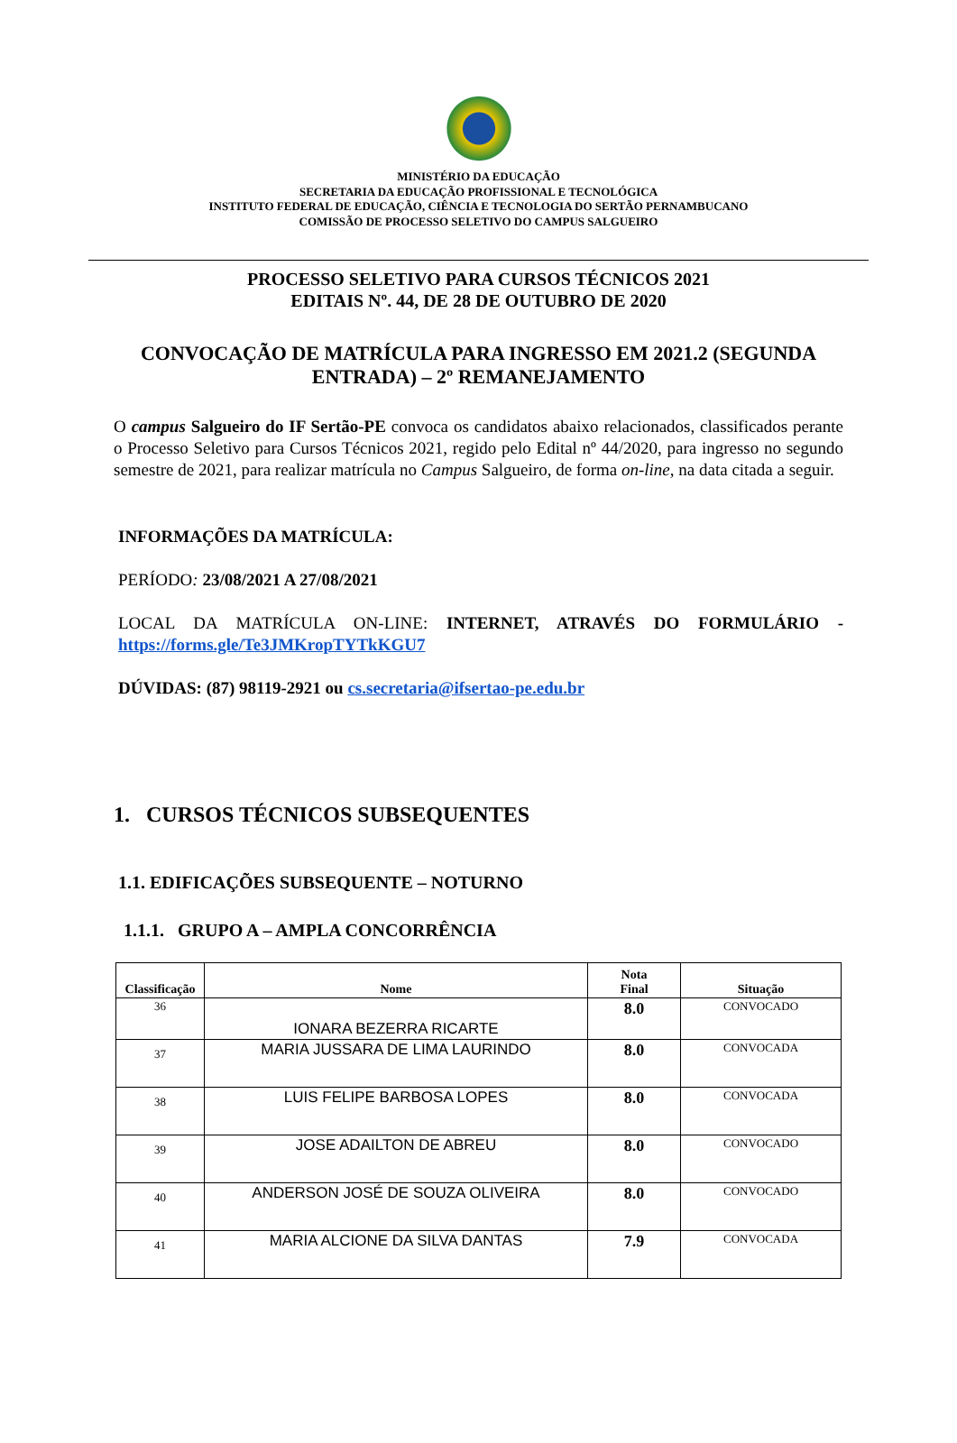MINISTÉRIO DA EDUCAÇÃO
SECRETARIA DA EDUCAÇÃO PROFISSIONAL E TECNOLÓGICA
INSTITUTO FEDERAL DE EDUCAÇÃO, CIÊNCIA E TECNOLOGIA DO SERTÃO PERNAMBUCANO
COMISSÃO DE PROCESSO SELETIVO DO CAMPUS SALGUEIRO
PROCESSO SELETIVO PARA CURSOS TÉCNICOS 2021
EDITAIS Nº. 44, DE 28 DE OUTUBRO DE 2020
CONVOCAÇÃO DE MATRÍCULA PARA INGRESSO EM 2021.2 (SEGUNDA ENTRADA) – 2º REMANEJAMENTO
O campus Salgueiro do IF Sertão-PE convoca os candidatos abaixo relacionados, classificados perante o Processo Seletivo para Cursos Técnicos 2021, regido pelo Edital nº 44/2020, para ingresso no segundo semestre de 2021, para realizar matrícula no Campus Salgueiro, de forma on-line, na data citada a seguir.
INFORMAÇÕES DA MATRÍCULA:
PERÍODO: 23/08/2021 A 27/08/2021
LOCAL DA MATRÍCULA ON-LINE: INTERNET, ATRAVÉS DO FORMULÁRIO - https://forms.gle/Te3JMKropTYTkKGU7
DÚVIDAS: (87) 98119-2921 ou cs.secretaria@ifsertao-pe.edu.br
1. CURSOS TÉCNICOS SUBSEQUENTES
1.1. EDIFICAÇÕES SUBSEQUENTE – NOTURNO
1.1.1. GRUPO A – AMPLA CONCORRÊNCIA
| Classificação | Nome | Nota Final | Situação |
| --- | --- | --- | --- |
| 36 | IONARA BEZERRA RICARTE | 8.0 | CONVOCADO |
| 37 | MARIA JUSSARA DE LIMA LAURINDO | 8.0 | CONVOCADA |
| 38 | LUIS FELIPE BARBOSA LOPES | 8.0 | CONVOCADA |
| 39 | JOSE ADAILTON DE ABREU | 8.0 | CONVOCADO |
| 40 | ANDERSON JOSÉ DE SOUZA OLIVEIRA | 8.0 | CONVOCADO |
| 41 | MARIA ALCIONE DA SILVA DANTAS | 7.9 | CONVOCADA |